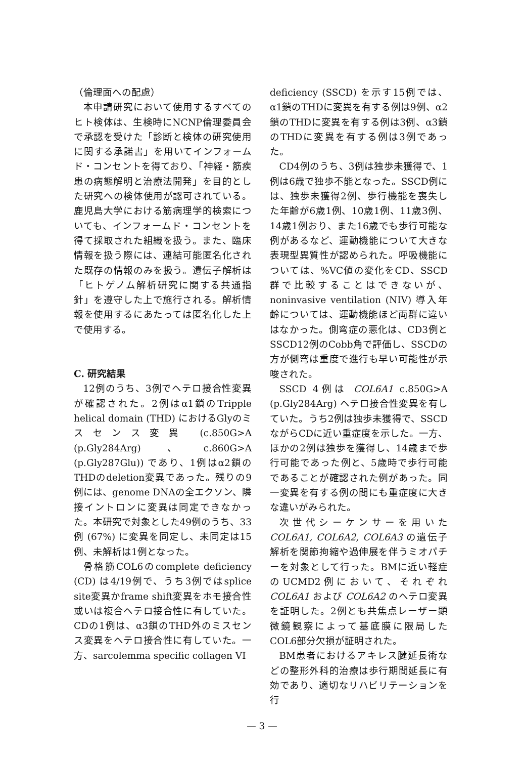（倫理面への配慮）
本申請研究において使用するすべてのヒト検体は、生検時にNCNP倫理委員会で承認を受けた「診断と検体の研究使用に関する承諾書」を用いてインフォームド・コンセントを得ており、「神経・筋疾患の病態解明と治療法開発」を目的とした研究への検体使用が認可されている。鹿児島大学における筋病理学的検索についても、インフォームド・コンセントを得て採取された組織を扱う。また、臨床情報を扱う際には、連結可能匿名化された既存の情報のみを扱う。遺伝子解析は「ヒトゲノム解析研究に関する共通指針」を遵守した上で施行される。解析情報を使用するにあたっては匿名化した上で使用する。
C. 研究結果
12例のうち、3例でヘテロ接合性変異が確認された。2例はα1鎖のTripple helical domain (THD) におけるGlyのミスセンス変異 (c.850G>A (p.Gly284Arg)、c.860G>A (p.Gly287Glu)) であり、1例はα2鎖のTHDのdeletion変異であった。残りの9例には、genome DNAの全エクソン、隣接イントロンに変異は同定できなかった。本研究で対象とした49例のうち、33例 (67%) に変異を同定し、未同定は15例、未解析は1例となった。
骨格筋COL6のcomplete deficiency (CD) は4/19例で、うち3例ではsplice site変異かframe shift変異をホモ接合性或いは複合ヘテロ接合性に有していた。CDの1例は、α3鎖のTHD外のミスセンス変異をヘテロ接合性に有していた。一方、sarcolemma specific collagen VI
deficiency (SSCD) を示す15例では、α1鎖のTHDに変異を有する例は9例、α2鎖のTHDに変異を有する例は3例、α3鎖のTHDに変異を有する例は3例であった。
CD4例のうち、3例は独歩未獲得で、1例は6歳で独歩不能となった。SSCD例には、独歩未獲得2例、歩行機能を喪失した年齢が6歳1例、10歳1例、11歳3例、14歳1例おり、また16歳でも歩行可能な例があるなど、運動機能について大きな表現型異質性が認められた。呼吸機能については、%VC値の変化をCD、SSCD群で比較することはできないが、noninvasive ventilation (NIV) 導入年齢については、運動機能ほど両群に違いはなかった。側弯症の悪化は、CD3例とSSCD12例のCobb角で評価し、SSCDの方が側弯は重度で進行も早い可能性が示唆された。
SSCD 4例は COL6A1 c.850G>A (p.Gly284Arg) ヘテロ接合性変異を有していた。うち2例は独歩未獲得で、SSCDながらCDに近い重症度を示した。一方、ほかの2例は独歩を獲得し、14歳まで歩行可能であった例と、5歳時で歩行可能であることが確認された例があった。同一変異を有する例の間にも重症度に大きな違いがみられた。
次世代シーケンサーを用いた COL6A1, COL6A2, COL6A3 の遺伝子解析を関節拘縮や過伸展を伴うミオパチーを対象として行った。BMに近い軽症のUCMD2例において、それぞれ COL6A1 および COL6A2 のヘテロ変異を証明した。2例とも共焦点レーザー顕微鏡観察によって基底膜に限局したCOL6部分欠損が証明された。
BM患者におけるアキレス腱延長術などの整形外科的治療は歩行期間延長に有効であり、適切なリハビリテーションを行
— 3 —